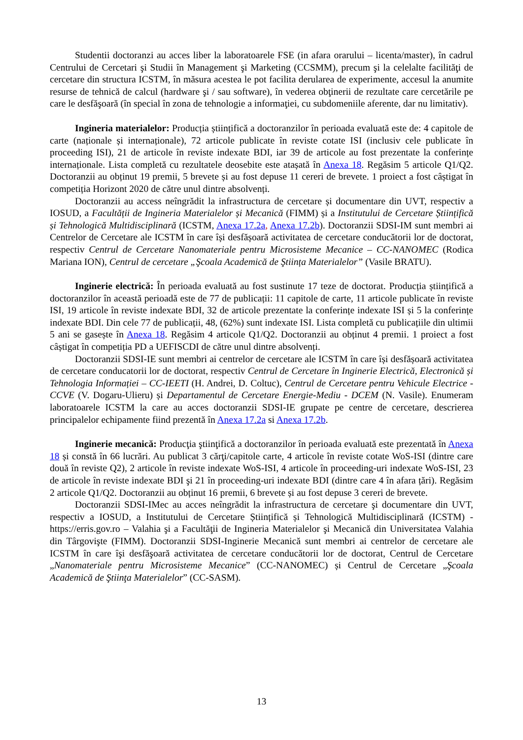Studentii doctoranzi au acces liber la laboratoarele FSE (in afara orarului – licenta/master), în cadrul Centrului de Cercetari şi Studii în Management şi Marketing (CCSMM), precum şi la celelalte facilităţi de cercetare din structura ICSTM, în măsura acestea le pot facilita derularea de experimente, accesul la anumite resurse de tehnică de calcul (hardware şi / sau software), în vederea obţinerii de rezultate care cercetările pe care le desfăşoară (în special în zona de tehnologie a informaţiei, cu subdomeniile aferente, dar nu limitativ).
Ingineria materialelor: Producția științifică a doctoranzilor în perioada evaluată este de: 4 capitole de carte (naționale și internaționale), 72 articole publicate în reviste cotate ISI (inclusiv cele publicate în proceeding ISI), 21 de articole în reviste indexate BDI, iar 39 de articole au fost prezentate la conferințe internaționale. Lista completă cu rezultatele deosebite este atașată în Anexa 18. Regăsim 5 articole Q1/Q2. Doctoranzii au obținut 19 premii, 5 brevete și au fost depuse 11 cereri de brevete. 1 proiect a fost câștigat în competiția Horizont 2020 de către unul dintre absolvenți.
Doctoranzii au access neîngrădit la infrastructura de cercetare și documentare din UVT, respectiv a IOSUD, a Facultății de Ingineria Materialelor și Mecanică (FIMM) și a Institutului de Cercetare Științifică și Tehnologică Multidisciplinară (ICSTM, Anexa 17.2a, Anexa 17.2b). Doctoranzii SDSI-IM sunt membri ai Centrelor de Cercetare ale ICSTM în care își desfășoară activitatea de cercetare conducătorii lor de doctorat, respectiv Centrul de Cercetare Nanomateriale pentru Microsisteme Mecanice – CC-NANOMEC (Rodica Mariana ION), Centrul de cercetare „Şcoala Academică de Ştiința Materialelor” (Vasile BRATU).
Inginerie electrică: În perioada evaluată au fost sustinute 17 teze de doctorat. Producția științifică a doctoranzilor în această perioadă este de 77 de publicații: 11 capitole de carte, 11 articole publicate în reviste ISI, 19 articole în reviste indexate BDI, 32 de articole prezentate la conferințe indexate ISI și 5 la conferințe indexate BDI. Din cele 77 de publicații, 48, (62%) sunt indexate ISI. Lista completă cu publicațiile din ultimii 5 ani se gasește în Anexa 18. Regăsim 4 articole Q1/Q2. Doctoranzii au obținut 4 premii. 1 proiect a fost câștigat în competiția PD a UEFISCDI de către unul dintre absolvenți.
Doctoranzii SDSI-IE sunt membri ai centrelor de cercetare ale ICSTM în care își desfășoară activitatea de cercetare conducatorii lor de doctorat, respectiv Centrul de Cercetare în Inginerie Electrică, Electronică și Tehnologia Informației – CC-IEETI (H. Andrei, D. Coltuc), Centrul de Cercetare pentru Vehicule Electrice - CCVE (V. Dogaru-Ulieru) și Departamentul de Cercetare Energie-Mediu - DCEM (N. Vasile). Enumeram laboratoarele ICSTM la care au acces doctoranzii SDSI-IE grupate pe centre de cercetare, descrierea principalelor echipamente fiind prezentă în Anexa 17.2a si Anexa 17.2b.
Inginerie mecanică: Producţia ştiinţifică a doctoranzilor în perioada evaluată este prezentată în Anexa 18 și constă în 66 lucrări. Au publicat 3 cărţi/capitole carte, 4 articole în reviste cotate WoS-ISI (dintre care două în reviste Q2), 2 articole în reviste indexate WoS-ISI, 4 articole în proceeding-uri indexate WoS-ISI, 23 de articole în reviste indexate BDI şi 21 în proceeding-uri indexate BDI (dintre care 4 în afara țări). Regăsim 2 articole Q1/Q2. Doctoranzii au obținut 16 premii, 6 brevete și au fost depuse 3 cereri de brevete.
Doctoranzii SDSI-IMec au acces neîngrădit la infrastructura de cercetare şi documentare din UVT, respectiv a IOSUD, a Institutului de Cercetare Științifică și Tehnologică Multidisciplinară (ICSTM) - https://erris.gov.ro – Valahia şi a Facultăţii de Ingineria Materialelor şi Mecanică din Universitatea Valahia din Târgovişte (FIMM). Doctoranzii SDSI-Inginerie Mecanică sunt membri ai centrelor de cercetare ale ICSTM în care îşi desfăşoară activitatea de cercetare conducătorii lor de doctorat, Centrul de Cercetare „Nanomateriale pentru Microsisteme Mecanice” (CC-NANOMEC) și Centrul de Cercetare „Şcoala Academică de Ştiinţa Materialelor” (CC-SASM).
13